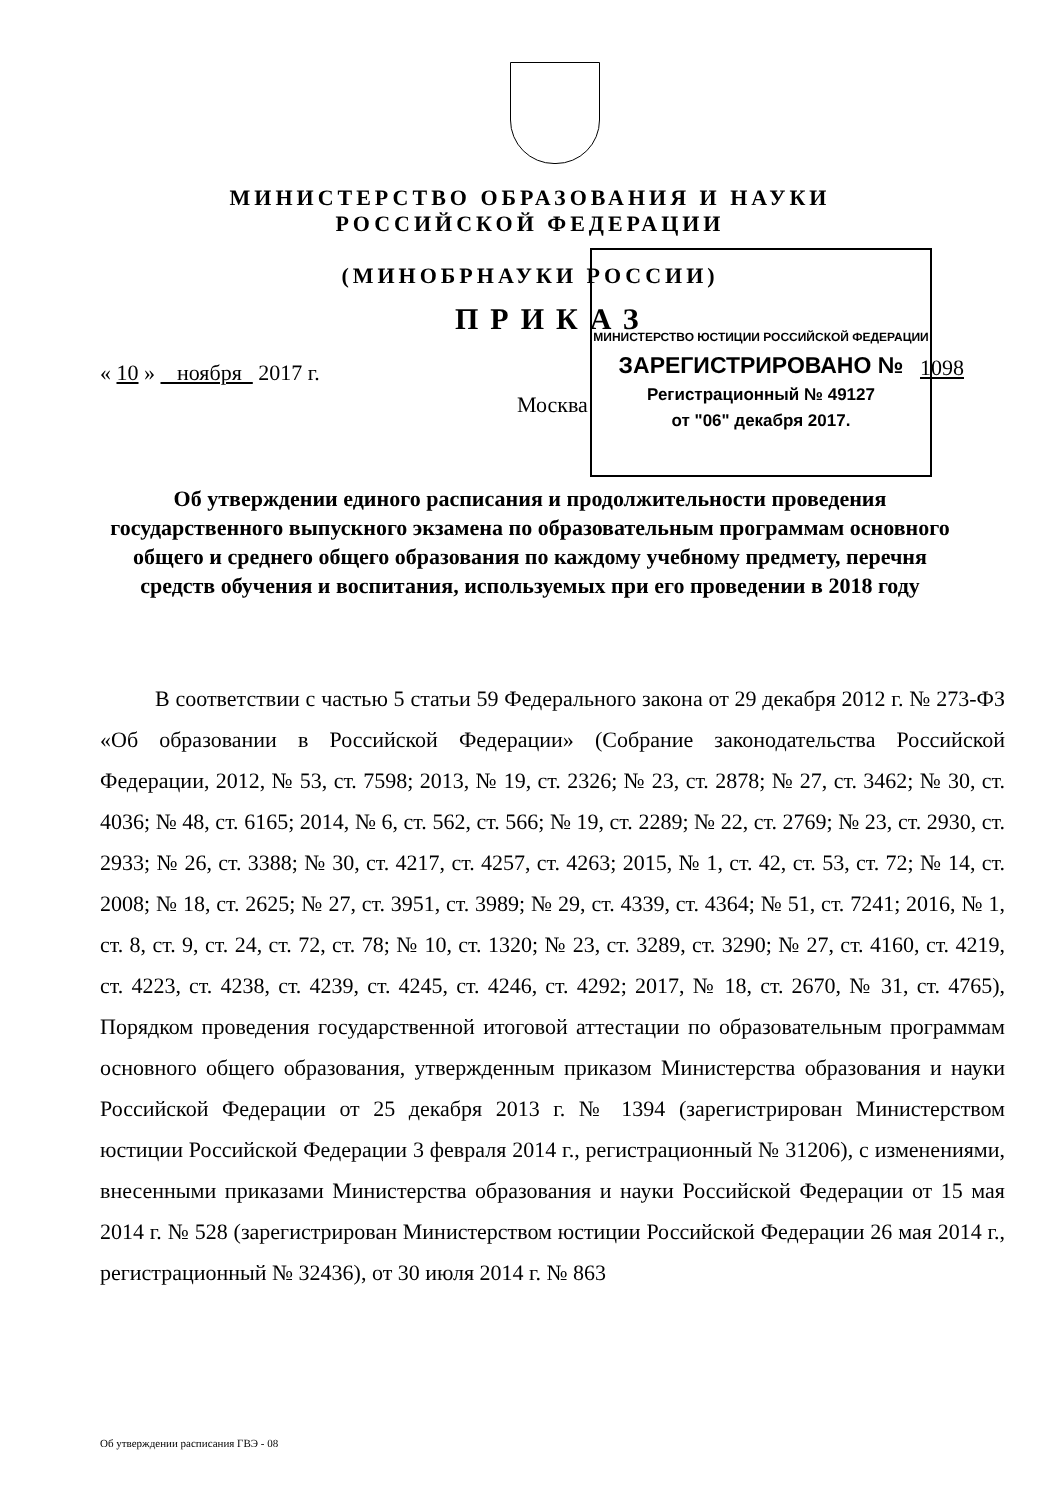МИНИСТЕРСТВО ОБРАЗОВАНИЯ И НАУКИ
РОССИЙСКОЙ ФЕДЕРАЦИИ
(МИНОБРНАУКИ РОССИИ)
ПРИКАЗ
« 10 » ноября 2017 г. 1098
Москва
МИНИСТЕРСТВО ЮСТИЦИИ РОССИЙСКОЙ ФЕДЕРАЦИИ
ЗАРЕГИСТРИРОВАНО №
Регистрационный № 49127
от "06" декабря 2017.
Об утверждении единого расписания и продолжительности проведения государственного выпускного экзамена по образовательным программам основного общего и среднего общего образования по каждому учебному предмету, перечня средств обучения и воспитания, используемых при его проведении в 2018 году
В соответствии с частью 5 статьи 59 Федерального закона от 29 декабря 2012 г. № 273-ФЗ «Об образовании в Российской Федерации» (Собрание законодательства Российской Федерации, 2012, № 53, ст. 7598; 2013, № 19, ст. 2326; № 23, ст. 2878; № 27, ст. 3462; № 30, ст. 4036; № 48, ст. 6165; 2014, № 6, ст. 562, ст. 566; № 19, ст. 2289; № 22, ст. 2769; № 23, ст. 2930, ст. 2933; № 26, ст. 3388; № 30, ст. 4217, ст. 4257, ст. 4263; 2015, № 1, ст. 42, ст. 53, ст. 72; № 14, ст. 2008; № 18, ст. 2625; № 27, ст. 3951, ст. 3989; № 29, ст. 4339, ст. 4364; № 51, ст. 7241; 2016, № 1, ст. 8, ст. 9, ст. 24, ст. 72, ст. 78; № 10, ст. 1320; № 23, ст. 3289, ст. 3290; № 27, ст. 4160, ст. 4219, ст. 4223, ст. 4238, ст. 4239, ст. 4245, ст. 4246, ст. 4292; 2017, № 18, ст. 2670, № 31, ст. 4765), Порядком проведения государственной итоговой аттестации по образовательным программам основного общего образования, утвержденным приказом Министерства образования и науки Российской Федерации от 25 декабря 2013 г. № 1394 (зарегистрирован Министерством юстиции Российской Федерации 3 февраля 2014 г., регистрационный № 31206), с изменениями, внесенными приказами Министерства образования и науки Российской Федерации от 15 мая 2014 г. № 528 (зарегистрирован Министерством юстиции Российской Федерации 26 мая 2014 г., регистрационный № 32436), от 30 июля 2014 г. № 863
Об утверждении расписания ГВЭ - 08